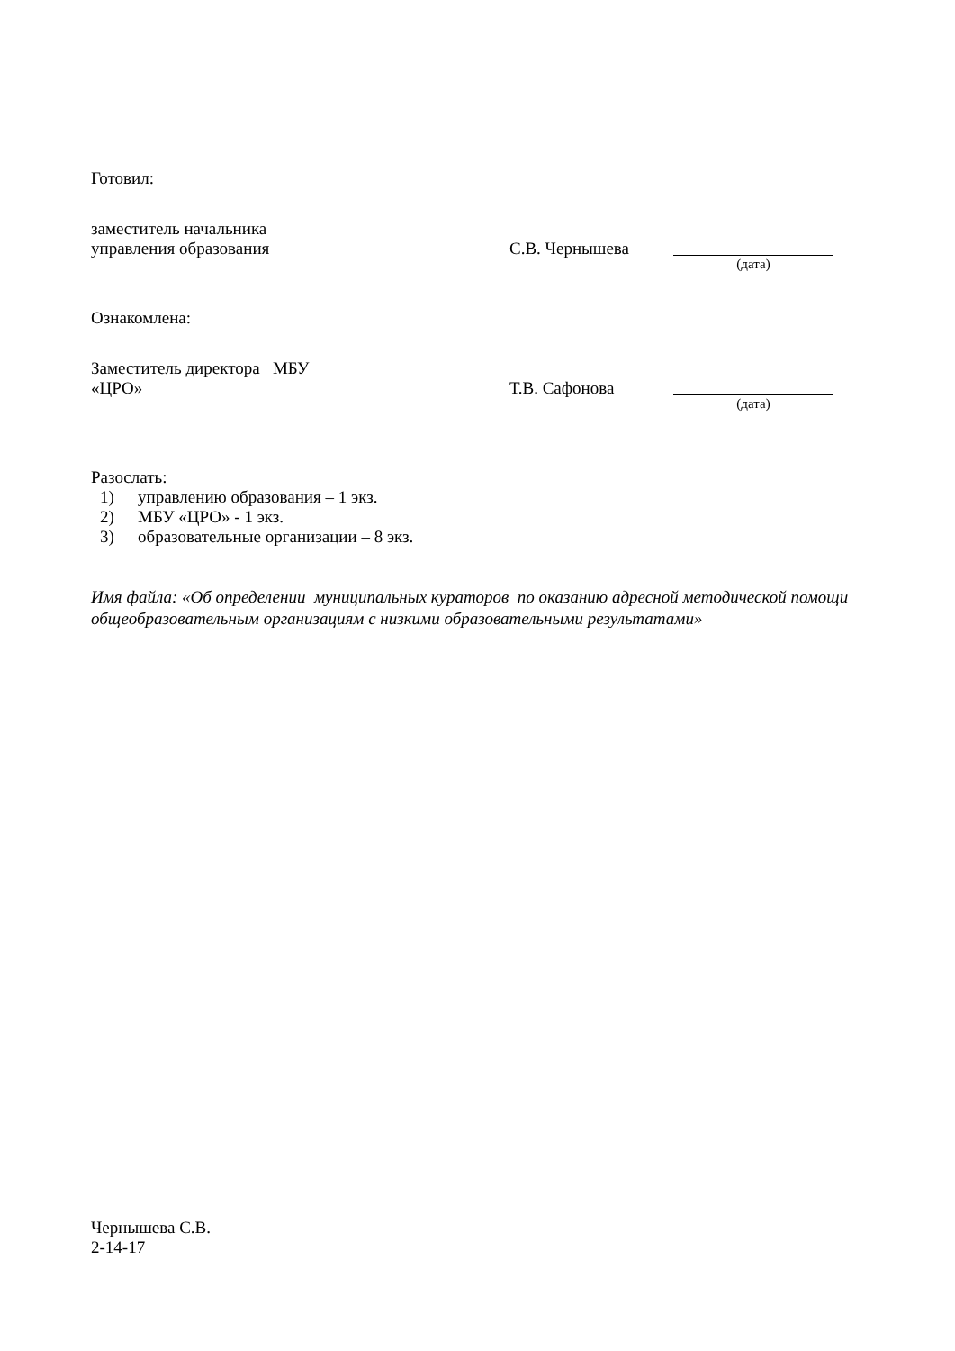Готовил:
заместитель начальника
управления образования
С.В. Чернышева
(дата)
Ознакомлена:
Заместитель директора МБУ
«ЦРО»
Т.В. Сафонова
(дата)
Разослать:
1) управлению образования – 1 экз.
2) МБУ «ЦРО» - 1 экз.
3) образовательные организации – 8 экз.
Имя файла: «Об определении муниципальных кураторов по оказанию адресной методической помощи общеобразовательным организациям с низкими образовательными результатами»
Чернышева С.В.
2-14-17